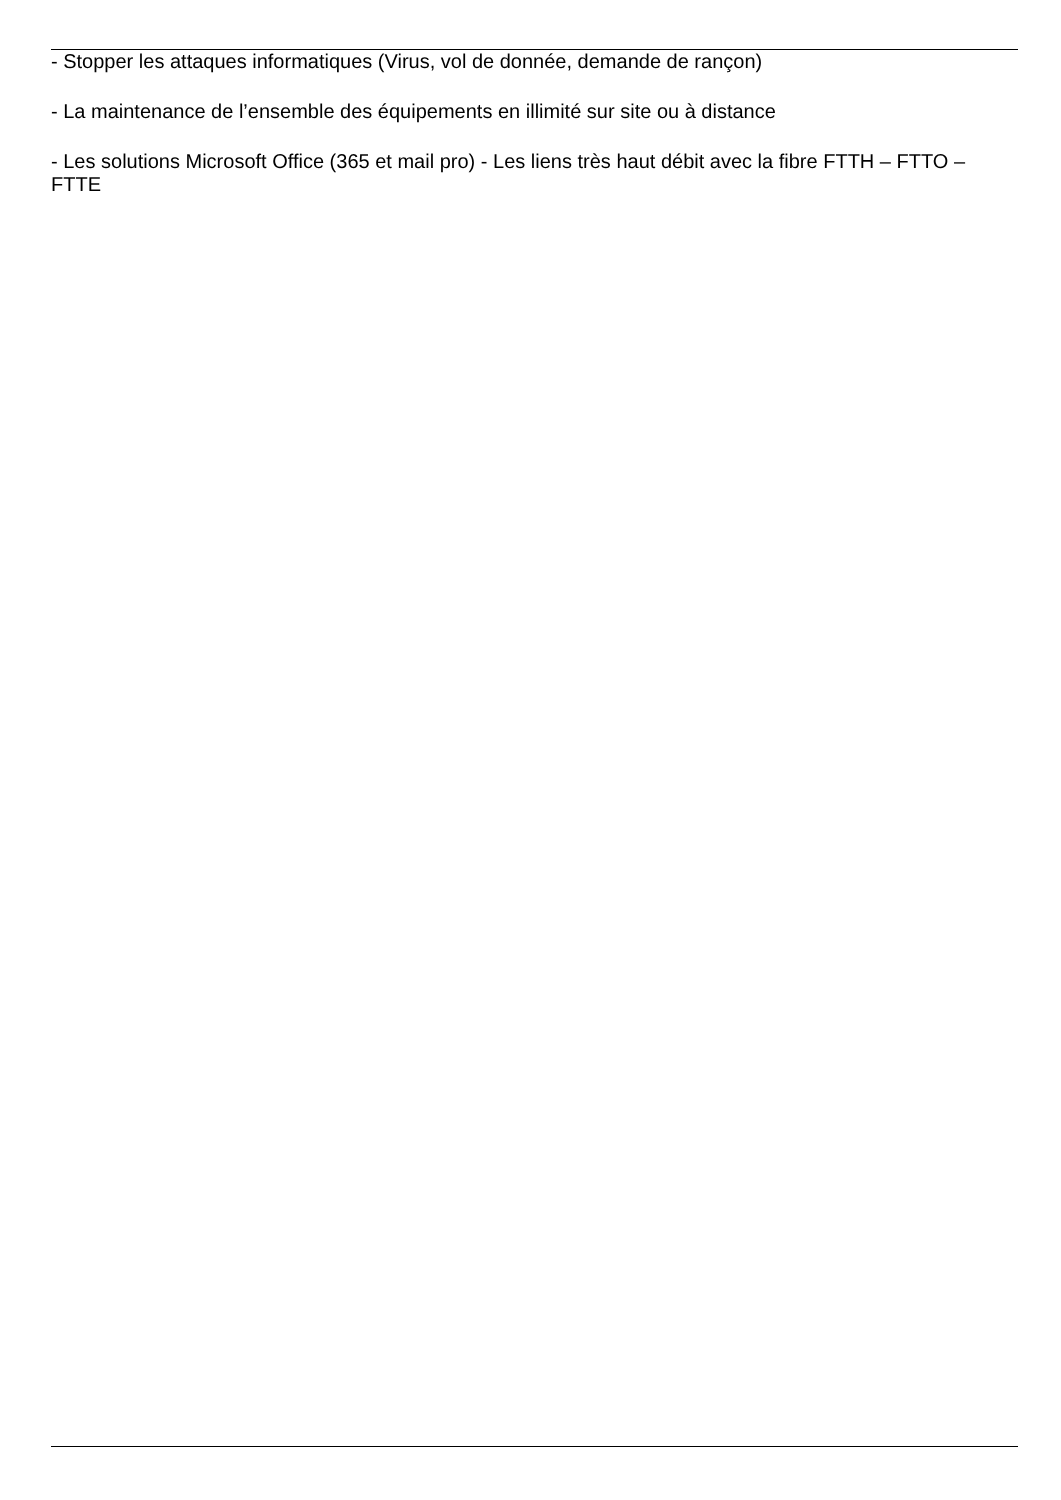- Stopper les attaques informatiques (Virus, vol de donnée, demande de rançon)
- La maintenance de l’ensemble des équipements en illimité sur site ou à distance
- Les solutions Microsoft Office (365 et mail pro) - Les liens très haut débit avec la fibre FTTH – FTTO – FTTE